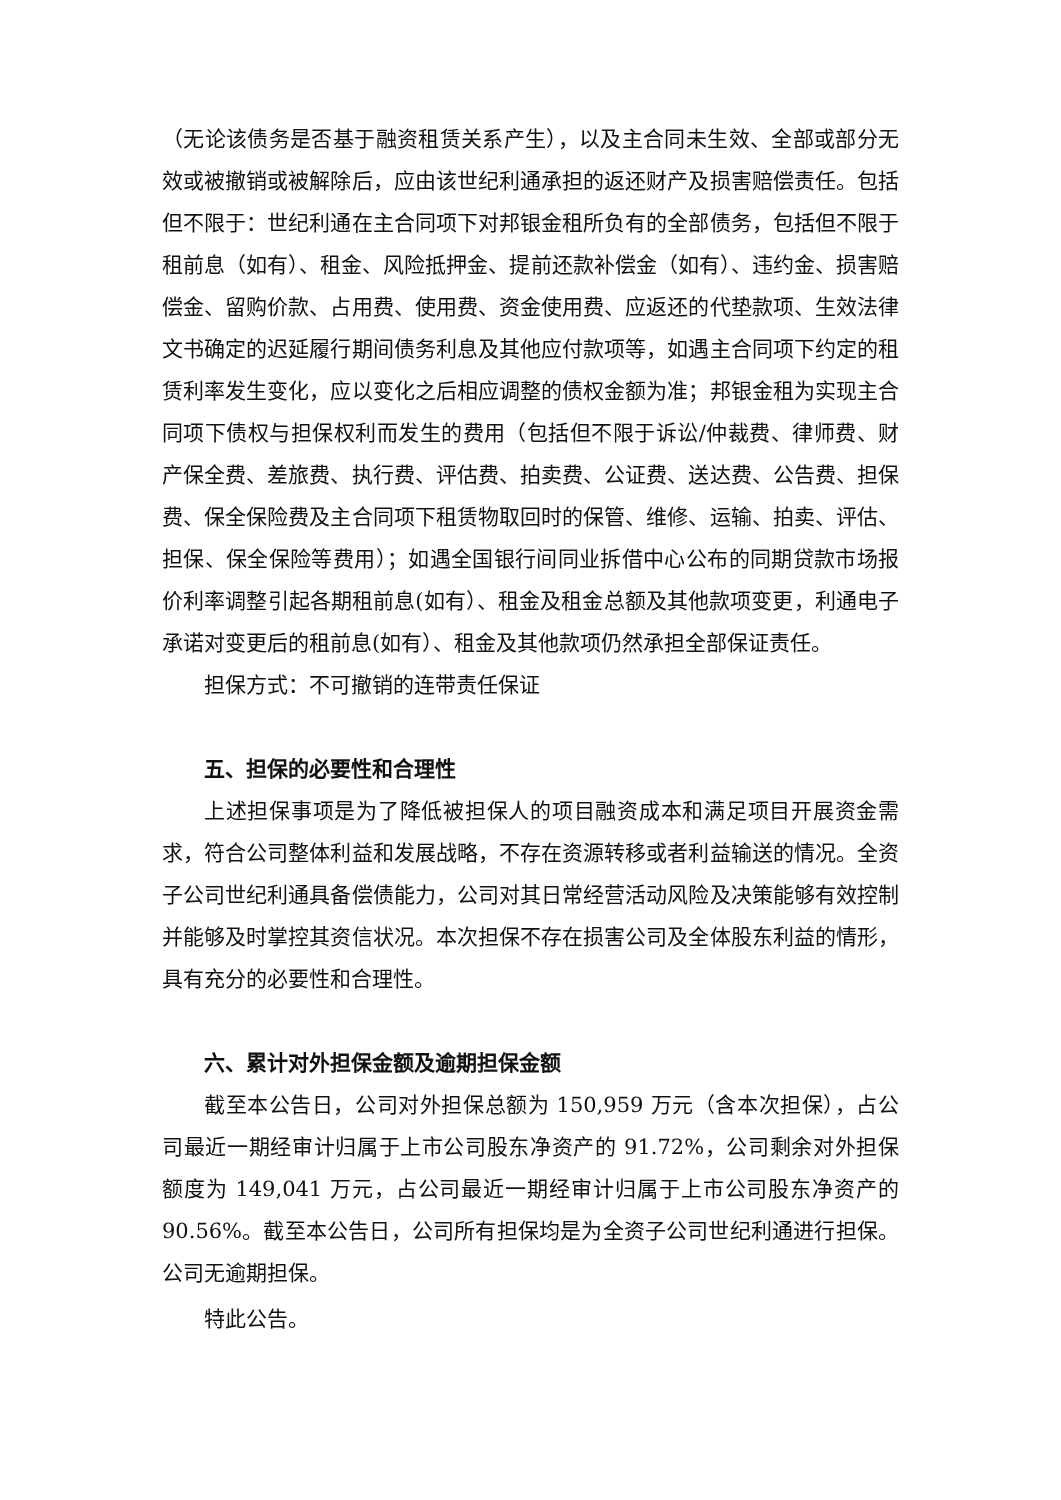（无论该债务是否基于融资租赁关系产生），以及主合同未生效、全部或部分无效或被撤销或被解除后，应由该世纪利通承担的返还财产及损害赔偿责任。包括但不限于：世纪利通在主合同项下对邦银金租所负有的全部债务，包括但不限于租前息（如有）、租金、风险抵押金、提前还款补偿金（如有）、违约金、损害赔偿金、留购价款、占用费、使用费、资金使用费、应返还的代垫款项、生效法律文书确定的迟延履行期间债务利息及其他应付款项等，如遇主合同项下约定的租赁利率发生变化，应以变化之后相应调整的债权金额为准；邦银金租为实现主合同项下债权与担保权利而发生的费用（包括但不限于诉讼/仲裁费、律师费、财产保全费、差旅费、执行费、评估费、拍卖费、公证费、送达费、公告费、担保费、保全保险费及主合同项下租赁物取回时的保管、维修、运输、拍卖、评估、担保、保全保险等费用）；如遇全国银行间同业拆借中心公布的同期贷款市场报价利率调整引起各期租前息(如有）、租金及租金总额及其他款项变更，利通电子承诺对变更后的租前息(如有）、租金及其他款项仍然承担全部保证责任。
担保方式：不可撤销的连带责任保证
五、担保的必要性和合理性
上述担保事项是为了降低被担保人的项目融资成本和满足项目开展资金需求，符合公司整体利益和发展战略，不存在资源转移或者利益输送的情况。全资子公司世纪利通具备偿债能力，公司对其日常经营活动风险及决策能够有效控制并能够及时掌控其资信状况。本次担保不存在损害公司及全体股东利益的情形，具有充分的必要性和合理性。
六、累计对外担保金额及逾期担保金额
截至本公告日，公司对外担保总额为 150,959 万元（含本次担保），占公司最近一期经审计归属于上市公司股东净资产的 91.72%，公司剩余对外担保额度为 149,041 万元，占公司最近一期经审计归属于上市公司股东净资产的 90.56%。截至本公告日，公司所有担保均是为全资子公司世纪利通进行担保。公司无逾期担保。
特此公告。